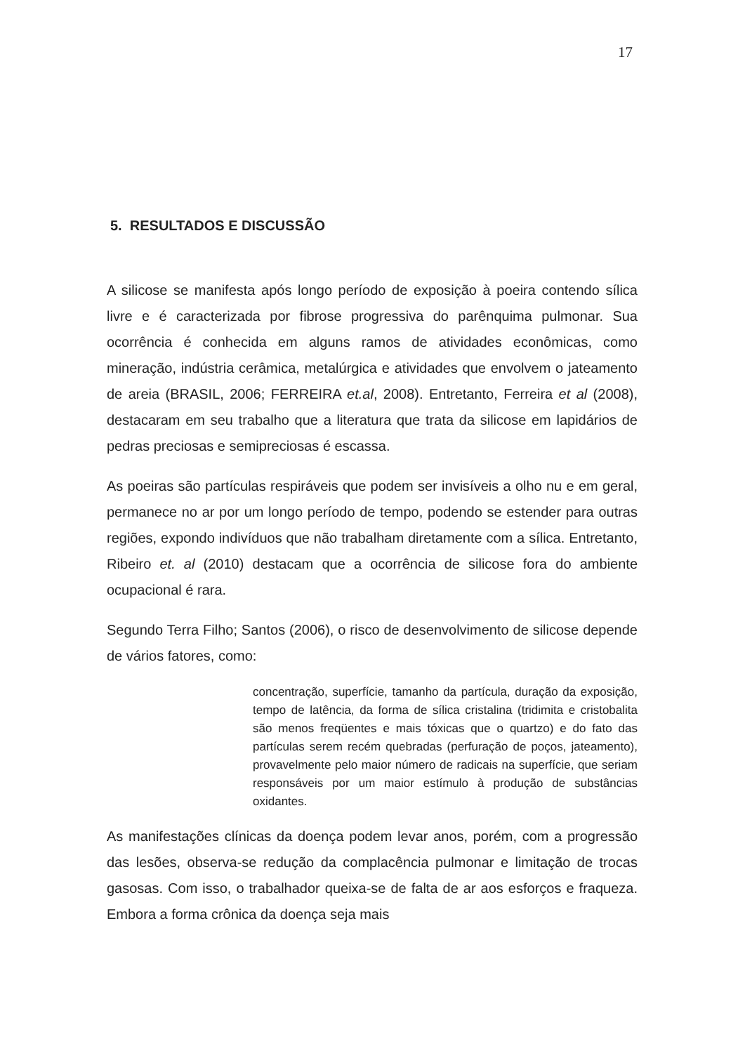17
5. RESULTADOS E DISCUSSÃO
A silicose se manifesta após longo período de exposição à poeira contendo sílica livre e é caracterizada por fibrose progressiva do parênquima pulmonar. Sua ocorrência é conhecida em alguns ramos de atividades econômicas, como mineração, indústria cerâmica, metalúrgica e atividades que envolvem o jateamento de areia (BRASIL, 2006; FERREIRA et.al, 2008). Entretanto, Ferreira et al (2008), destacaram em seu trabalho que a literatura que trata da silicose em lapidários de pedras preciosas e semipreciosas é escassa.
As poeiras são partículas respiráveis que podem ser invisíveis a olho nu e em geral, permanece no ar por um longo período de tempo, podendo se estender para outras regiões, expondo indivíduos que não trabalham diretamente com a sílica. Entretanto, Ribeiro et. al (2010) destacam que a ocorrência de silicose fora do ambiente ocupacional é rara.
Segundo Terra Filho; Santos (2006), o risco de desenvolvimento de silicose depende de vários fatores, como:
concentração, superfície, tamanho da partícula, duração da exposição, tempo de latência, da forma de sílica cristalina (tridimita e cristobalita são menos freqüentes e mais tóxicas que o quartzo) e do fato das partículas serem recém quebradas (perfuração de poços, jateamento), provavelmente pelo maior número de radicais na superfície, que seriam responsáveis por um maior estímulo à produção de substâncias oxidantes.
As manifestações clínicas da doença podem levar anos, porém, com a progressão das lesões, observa-se redução da complacência pulmonar e limitação de trocas gasosas. Com isso, o trabalhador queixa-se de falta de ar aos esforços e fraqueza. Embora a forma crônica da doença seja mais